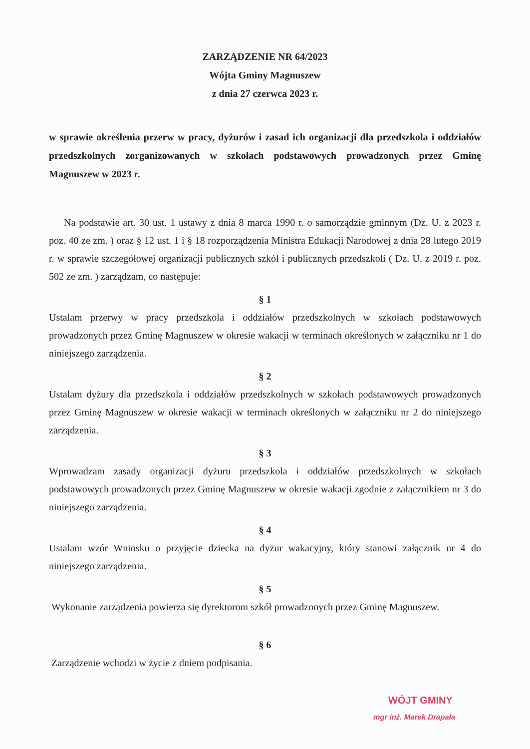ZARZĄDZENIE NR 64/2023
Wójta Gminy Magnuszew
z dnia 27 czerwca 2023 r.
w sprawie określenia przerw w pracy, dyżurów i zasad ich organizacji dla przedszkola i oddziałów przedszkolnych zorganizowanych w szkołach podstawowych prowadzonych przez Gminę Magnuszew w 2023 r.
Na podstawie art. 30 ust. 1 ustawy z dnia 8 marca 1990 r. o samorządzie gminnym (Dz. U. z 2023 r. poz. 40 ze zm. ) oraz § 12 ust. 1 i § 18 rozporządzenia Ministra Edukacji Narodowej z dnia 28 lutego 2019 r. w sprawie szczegółowej organizacji publicznych szkół i publicznych przedszkoli ( Dz. U. z 2019 r. poz. 502 ze zm. ) zarządzam, co następuje:
§ 1
Ustalam przerwy w pracy przedszkola i oddziałów przedszkolnych w szkołach podstawowych prowadzonych przez Gminę Magnuszew w okresie wakacji w terminach określonych w załączniku nr 1 do niniejszego zarządzenia.
§ 2
Ustalam dyżury dla przedszkola i oddziałów przedszkolnych w szkołach podstawowych prowadzonych przez Gminę Magnuszew w okresie wakacji w terminach określonych w załączniku nr 2 do niniejszego zarządzenia.
§ 3
Wprowadzam zasady organizacji dyżuru przedszkola i oddziałów przedszkolnych w szkołach podstawowych prowadzonych przez Gminę Magnuszew w okresie wakacji zgodnie z załącznikiem nr 3 do niniejszego zarządzenia.
§ 4
Ustalam wzór Wniosku o przyjęcie dziecka na dyżur wakacyjny, który stanowi załącznik nr 4 do niniejszego zarządzenia.
§ 5
Wykonanie zarządzenia powierza się dyrektorom szkół prowadzonych przez Gminę Magnuszew.
§ 6
Zarządzenie wchodzi w życie z dniem podpisania.
WÓJT GMINY
mgr inż. Marek Drapała